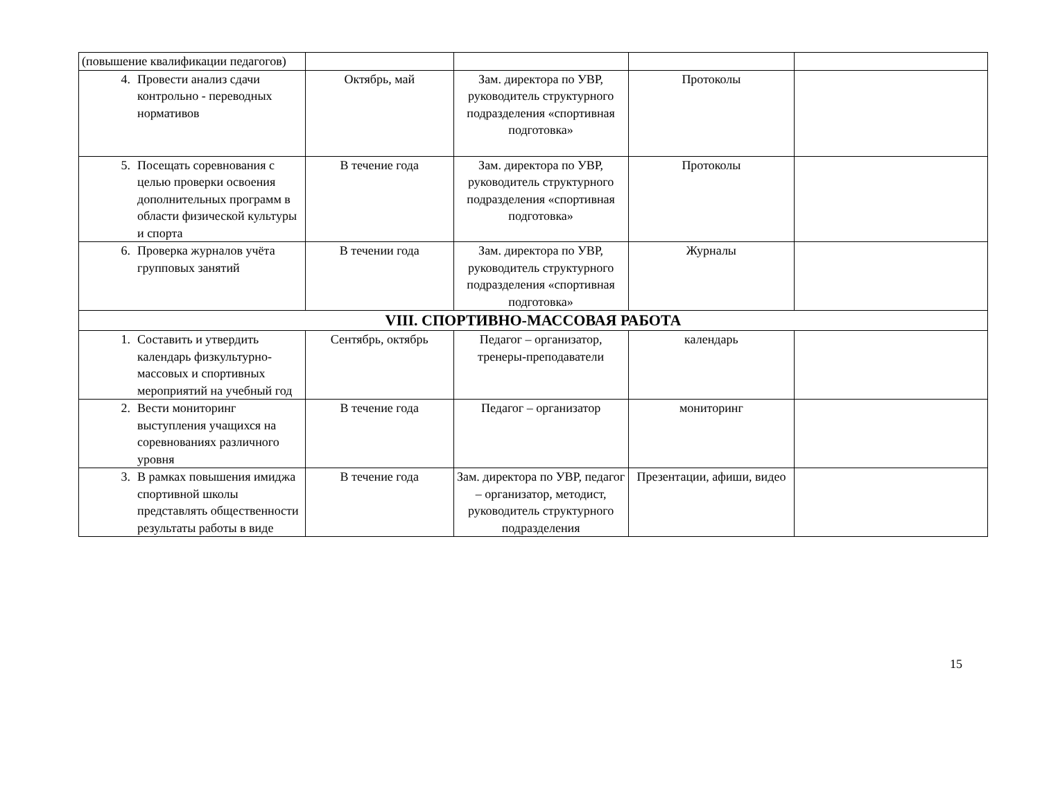| (повышение квалификации педагогов) | | | | |
| 4. Провести анализ сдачи контрольно - переводных нормативов | Октябрь, май | Зам. директора по УВР, руководитель структурного подразделения «спортивная подготовка» | Протоколы | |
| 5. Посещать соревнования с целью проверки освоения дополнительных программ в области физической культуры и спорта | В течение года | Зам. директора по УВР, руководитель структурного подразделения «спортивная подготовка» | Протоколы | |
| 6. Проверка журналов учёта групповых занятий | В течении года | Зам. директора по УВР, руководитель структурного подразделения «спортивная подготовка» | Журналы | |
| VIII. СПОРТИВНО-МАССОВАЯ РАБОТА | | | | |
| 1. Составить и утвердить календарь физкультурно-массовых и спортивных мероприятий на учебный год | Сентябрь, октябрь | Педагог – организатор, тренеры-преподаватели | календарь | |
| 2. Вести мониторинг выступления учащихся на соревнованиях различного уровня | В течение года | Педагог – организатор | мониторинг | |
| 3. В рамках повышения имиджа спортивной школы представлять общественности результаты работы в виде | В течение года | Зам. директора по УВР, педагог – организатор, методист, руководитель структурного подразделения | Презентации, афиши, видео | |
15